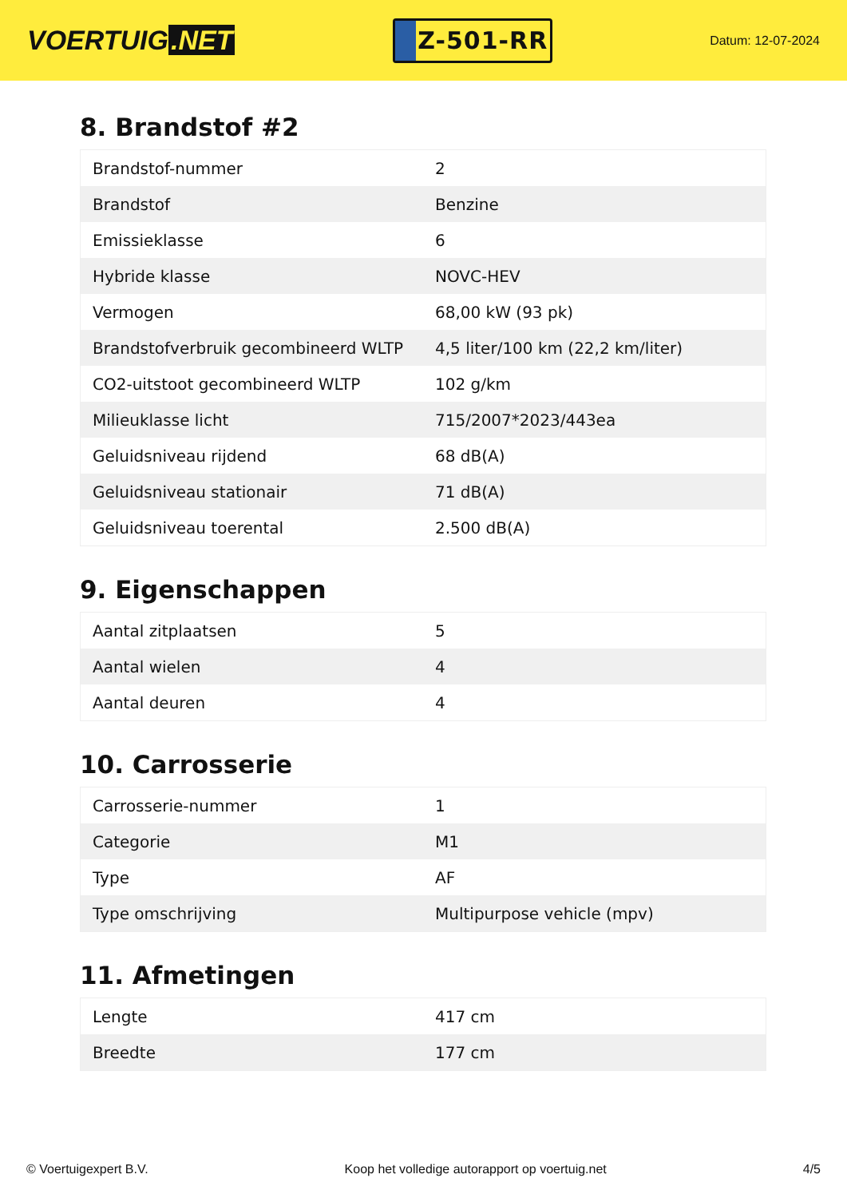VOERTUIG.NET
Z-501-RR
Datum: 12-07-2024
8. Brandstof #2
| Brandstof-nummer | 2 |
| Brandstof | Benzine |
| Emissieklasse | 6 |
| Hybride klasse | NOVC-HEV |
| Vermogen | 68,00 kW (93 pk) |
| Brandstofverbruik gecombineerd WLTP | 4,5 liter/100 km (22,2 km/liter) |
| CO2-uitstoot gecombineerd WLTP | 102 g/km |
| Milieuklasse licht | 715/2007*2023/443ea |
| Geluidsniveau rijdend | 68 dB(A) |
| Geluidsniveau stationair | 71 dB(A) |
| Geluidsniveau toerental | 2.500 dB(A) |
9. Eigenschappen
| Aantal zitplaatsen | 5 |
| Aantal wielen | 4 |
| Aantal deuren | 4 |
10. Carrosserie
| Carrosserie-nummer | 1 |
| Categorie | M1 |
| Type | AF |
| Type omschrijving | Multipurpose vehicle (mpv) |
11. Afmetingen
| Lengte | 417 cm |
| Breedte | 177 cm |
© Voertuigexpert B.V. Koop het volledige autorapport op voertuig.net 4/5